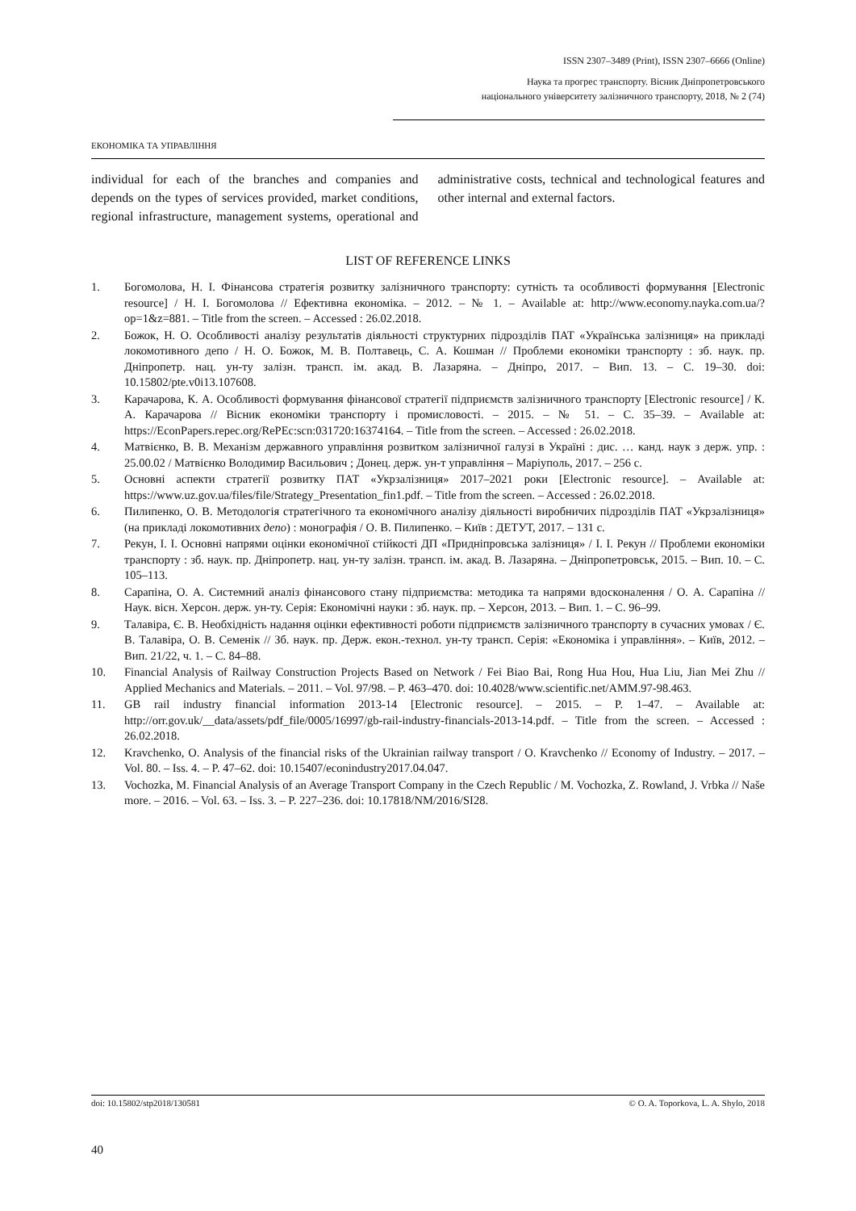ISSN 2307–3489 (Print), ISSN 2307–6666 (Online)
Наука та прогрес транспорту. Вісник Дніпропетровського
національного університету залізничного транспорту, 2018, № 2 (74)
ЕКОНОМІКА ТА УПРАВЛІННЯ
individual for each of the branches and companies and depends on the types of services provided, market conditions, regional infrastructure, management systems, operational and administrative costs, technical and technological features and other internal and external factors.
LIST OF REFERENCE LINKS
1. Богомолова, Н. І. Фінансова стратегія розвитку залізничного транспорту: сутність та особливості формування [Electronic resource] / Н. І. Богомолова // Ефективна економіка. – 2012. – № 1. – Available at: http://www.economy.nayka.com.ua/?op=1&z=881. – Title from the screen. – Accessed : 26.02.2018.
2. Божок, Н. О. Особливості аналізу результатів діяльності структурних підрозділів ПАТ «Українська залізниця» на прикладі локомотивного депо / Н. О. Божок, М. В. Полтавець, С. А. Кошман // Проблеми економіки транспорту : зб. наук. пр. Дніпропетр. нац. ун-ту залізн. трансп. ім. акад. В. Лазаряна. – Дніпро, 2017. – Вип. 13. – С. 19–30. doi: 10.15802/pte.v0i13.107608.
3. Карачарова, К. А. Особливості формування фінансової стратегії підприємств залізничного транспорту [Electronic resource] / К. А. Карачарова // Вісник економіки транспорту і промисловості. – 2015. – № 51. – С. 35–39. – Available at: https://EconPapers.repec.org/RePEc:scn:031720:16374164. – Title from the screen. – Accessed : 26.02.2018.
4. Матвієнко, В. В. Механізм державного управління розвитком залізничної галузі в Україні : дис. … канд. наук з держ. упр. : 25.00.02 / Матвієнко Володимир Васильович ; Донец. держ. ун-т управління – Маріуполь, 2017. – 256 с.
5. Основні аспекти стратегії розвитку ПАТ «Укрзалізниця» 2017–2021 роки [Electronic resource]. – Available at: https://www.uz.gov.ua/files/file/Strategy_Presentation_fin1.pdf. – Title from the screen. – Accessed : 26.02.2018.
6. Пилипенко, О. В. Методологія стратегічного та економічного аналізу діяльності виробничих підрозділів ПАТ «Укрзалізниця» (на прикладі локомотивних депо) : монографія / О. В. Пилипенко. – Київ : ДЕТУТ, 2017. – 131 с.
7. Рекун, І. І. Основні напрями оцінки економічної стійкості ДП «Придніпровська залізниця» / І. І. Рекун // Проблеми економіки транспорту : зб. наук. пр. Дніпропетр. нац. ун-ту залізн. трансп. ім. акад. В. Лазаряна. – Дніпропетровськ, 2015. – Вип. 10. – С. 105–113.
8. Сарапіна, О. А. Системний аналіз фінансового стану підприємства: методика та напрями вдосконалення / О. А. Сарапіна // Наук. вісн. Херсон. держ. ун-ту. Серія: Економічні науки : зб. наук. пр. – Херсон, 2013. – Вип. 1. – С. 96–99.
9. Талавіра, Є. В. Необхідність надання оцінки ефективності роботи підприємств залізничного транспорту в сучасних умовах / Є. В. Талавіра, О. В. Семенік // Зб. наук. пр. Держ. екон.-технол. ун-ту трансп. Серія: «Економіка і управління». – Київ, 2012. – Вип. 21/22, ч. 1. – С. 84–88.
10. Financial Analysis of Railway Construction Projects Based on Network / Fei Biao Bai, Rong Hua Hou, Hua Liu, Jian Mei Zhu // Applied Mechanics and Materials. – 2011. – Vol. 97/98. – P. 463–470. doi: 10.4028/www.scientific.net/AMM.97-98.463.
11. GB rail industry financial information 2013-14 [Electronic resource]. – 2015. – P. 1–47. – Available at: http://orr.gov.uk/__data/assets/pdf_file/0005/16997/gb-rail-industry-financials-2013-14.pdf. – Title from the screen. – Accessed : 26.02.2018.
12. Kravchenko, O. Analysis of the financial risks of the Ukrainian railway transport / O. Kravchenko // Economy of Industry. – 2017. – Vol. 80. – Iss. 4. – P. 47–62. doi: 10.15407/econindustry2017.04.047.
13. Vochozka, M. Financial Analysis of an Average Transport Company in the Czech Republic / M. Vochozka, Z. Rowland, J. Vrbka // Naše more. – 2016. – Vol. 63. – Iss. 3. – P. 227–236. doi: 10.17818/NM/2016/SI28.
doi: 10.15802/stp2018/130581 © O. A. Toporkova, L. A. Shylo, 2018
40